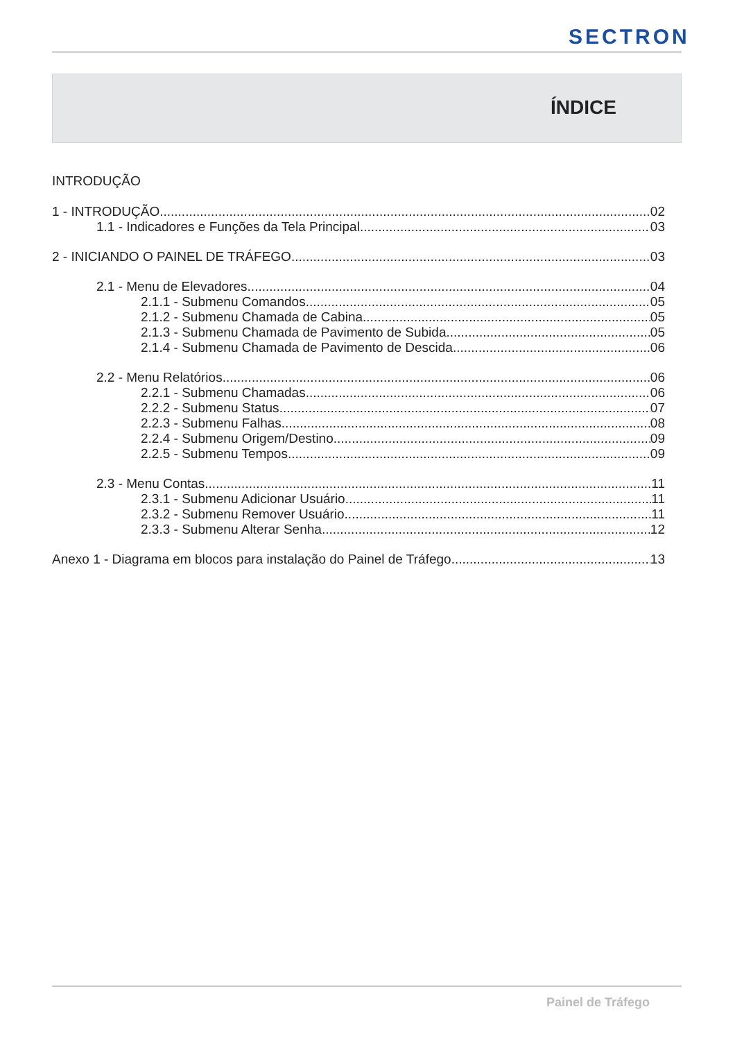SECTRON
ÍNDICE
INTRODUÇÃO
1 - INTRODUÇÃO 02
1.1 - Indicadores e Funções da Tela Principal 03
2 - INICIANDO O PAINEL DE TRÁFEGO 03
2.1 - Menu de Elevadores 04
2.1.1 - Submenu Comandos 05
2.1.2 - Submenu Chamada de Cabina 05
2.1.3 - Submenu Chamada de Pavimento de Subida 05
2.1.4 - Submenu Chamada de Pavimento de Descida 06
2.2 - Menu Relatórios 06
2.2.1 - Submenu Chamadas 06
2.2.2 - Submenu Status 07
2.2.3 - Submenu Falhas 08
2.2.4 - Submenu Origem/Destino 09
2.2.5 - Submenu Tempos 09
2.3 - Menu Contas 11
2.3.1 - Submenu Adicionar Usuário 11
2.3.2 - Submenu Remover Usuário 11
2.3.3 - Submenu Alterar Senha 12
Anexo 1 - Diagrama em blocos para instalação do Painel de Tráfego 13
Painel de Tráfego